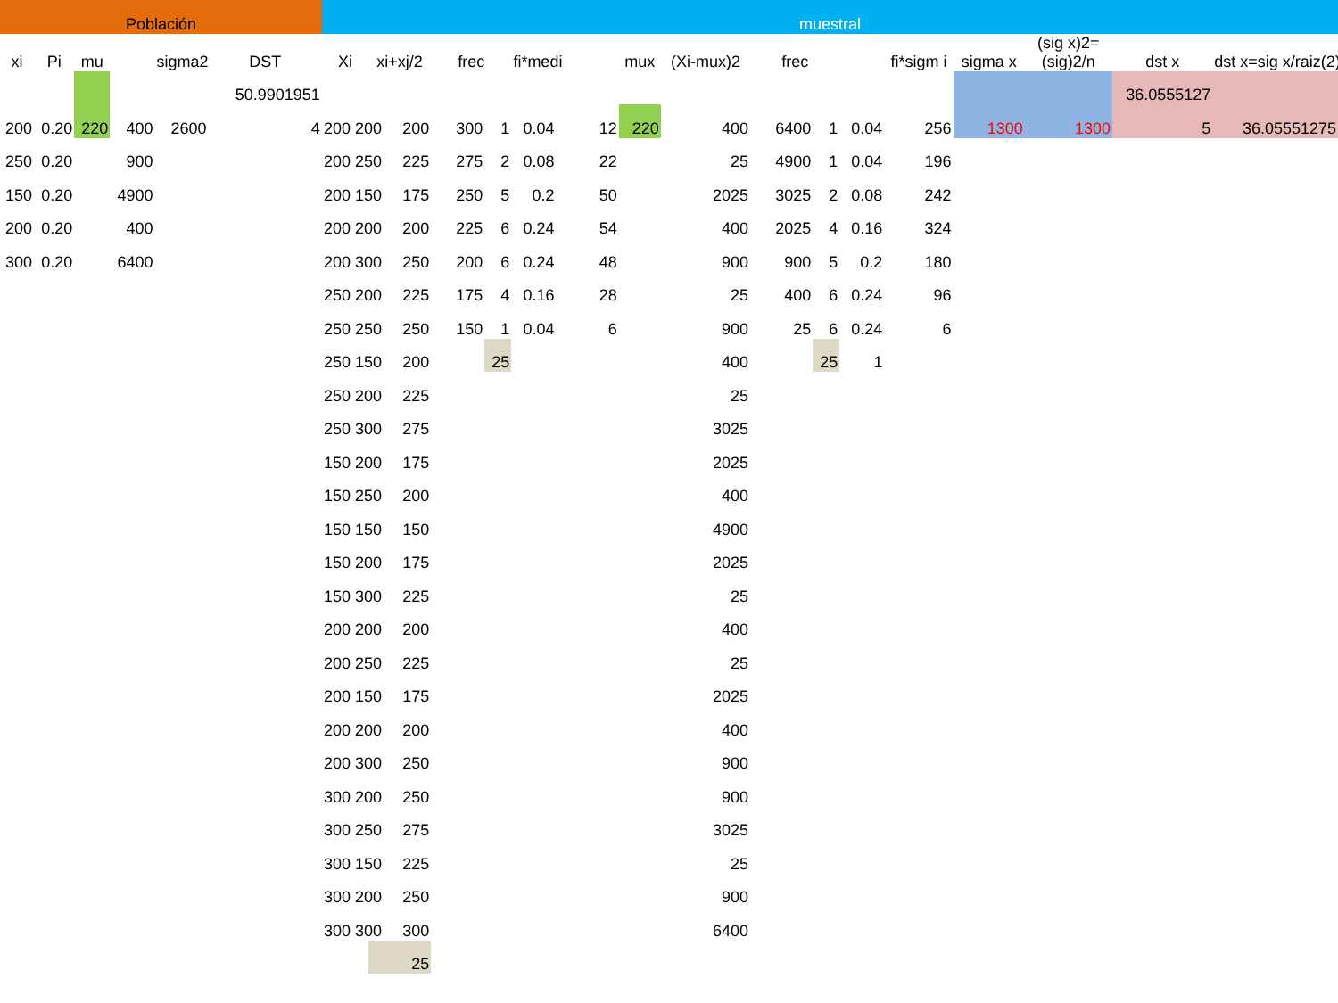| Población | | | | | | muestral | | | | | | | | | | | | | | | | |
| xi | Pi | mu | | sigma2 | DST | Xi | xi+xj/2 | frec | | fi*medi | | mux | (Xi-mux)2 | frec | | | fi*sigm i | sigma x | (sig x)2= (sig)2/n | dst x | | dst x=sig x/raiz(2) |
| | | | | | 50.9901951 | | | | | | | | | | | | | | | 36.0555127 | | |
| 200 | 0.20 | 220 | 400 | 2600 | 4 | 200 200 | 200 | 300 | 1 | 0.04 | 12 | 220 | 400 | 6400 | 1 | 0.04 | 256 | 1300 | 1300 | | 5 | 36.05551275 |
| 250 | 0.20 | | 900 | | | 200 250 | 225 | 275 | 2 | 0.08 | 22 | | 25 | 4900 | 1 | 0.04 | 196 | | | | | |
| 150 | 0.20 | | 4900 | | | 200 150 | 175 | 250 | 5 | 0.2 | 50 | | 2025 | 3025 | 2 | 0.08 | 242 | | | | | |
| 200 | 0.20 | | 400 | | | 200 200 | 200 | 225 | 6 | 0.24 | 54 | | 400 | 2025 | 4 | 0.16 | 324 | | | | | |
| 300 | 0.20 | | 6400 | | | 200 300 | 250 | 200 | 6 | 0.24 | 48 | | 900 | 900 | 5 | 0.2 | 180 | | | | | |
| | | | | | | 250 200 | 225 | 175 | 4 | 0.16 | 28 | | 25 | 400 | 6 | 0.24 | 96 | | | | | |
| | | | | | | 250 250 | 250 | 150 | 1 | 0.04 | 6 | | 900 | 25 | 6 | 0.24 | 6 | | | | | |
| | | | | | | 250 150 | 200 | | 25 | | | | 400 | | 25 | 1 | | | | | | |
| | | | | | | 250 200 | 225 | | | | | | 25 | | | | | | | | | |
| | | | | | | 250 300 | 275 | | | | | | 3025 | | | | | | | | | |
| | | | | | | 150 200 | 175 | | | | | | 2025 | | | | | | | | | |
| | | | | | | 150 250 | 200 | | | | | | 400 | | | | | | | | | |
| | | | | | | 150 150 | 150 | | | | | | 4900 | | | | | | | | | |
| | | | | | | 150 200 | 175 | | | | | | 2025 | | | | | | | | | |
| | | | | | | 150 300 | 225 | | | | | | 25 | | | | | | | | | |
| | | | | | | 200 200 | 200 | | | | | | 400 | | | | | | | | | |
| | | | | | | 200 250 | 225 | | | | | | 25 | | | | | | | | | |
| | | | | | | 200 150 | 175 | | | | | | 2025 | | | | | | | | | |
| | | | | | | 200 200 | 200 | | | | | | 400 | | | | | | | | | |
| | | | | | | 200 300 | 250 | | | | | | 900 | | | | | | | | | |
| | | | | | | 300 200 | 250 | | | | | | 900 | | | | | | | | | |
| | | | | | | 300 250 | 275 | | | | | | 3025 | | | | | | | | | |
| | | | | | | 300 150 | 225 | | | | | | 25 | | | | | | | | | |
| | | | | | | 300 200 | 250 | | | | | | 900 | | | | | | | | | |
| | | | | | | 300 300 | 300 | | | | | | 6400 | | | | | | | | | |
| | | | | | | | 25 | | | | | | | | | | | | | | | |